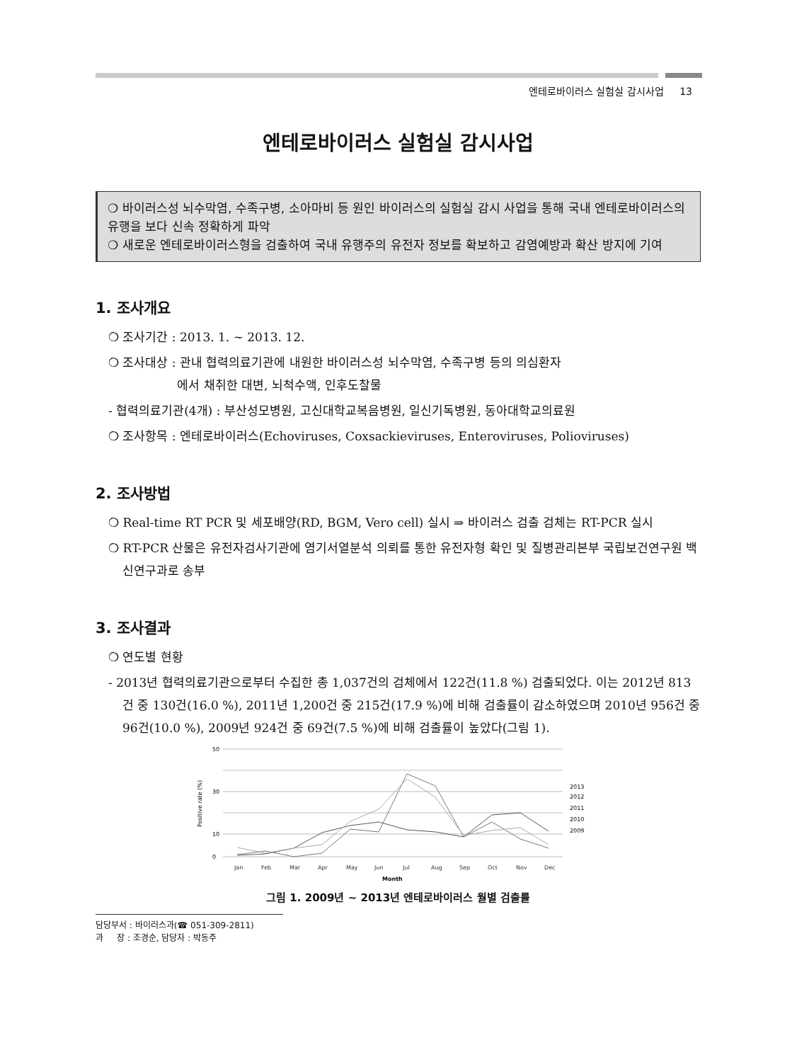엔테로바이러스 실험실 감시사업 13
엔테로바이러스 실험실 감시사업
❍ 바이러스성 뇌수막염, 수족구병, 소아마비 등 원인 바이러스의 실험실 감시 사업을 통해 국내 엔테로바이러스의 유행을 보다 신속 정확하게 파악
❍ 새로운 엔테로바이러스형을 검출하여 국내 유행주의 유전자 정보를 확보하고 감염예방과 확산 방지에 기여
1. 조사개요
❍ 조사기간 : 2013. 1. ~ 2013. 12.
❍ 조사대상 : 관내 협력의료기관에 내원한 바이러스성 뇌수막염, 수족구병 등의 의심환자
에서 채취한 대변, 뇌척수액, 인후도찰물
- 협력의료기관(4개) : 부산성모병원, 고신대학교복음병원, 일신기독병원, 동아대학교의료원
❍ 조사항목 : 엔테로바이러스(Echoviruses, Coxsackieviruses, Enteroviruses, Polioviruses)
2. 조사방법
❍ Real-time RT PCR 및 세포배양(RD, BGM, Vero cell) 실시 ⇒ 바이러스 검출 검체는 RT-PCR 실시
❍ RT-PCR 산물은 유전자검사기관에 염기서열분석 의뢰를 통한 유전자형 확인 및 질병관리본부 국립보건연구원 백신연구과로 송부
3. 조사결과
❍ 연도별 현황
- 2013년 협력의료기관으로부터 수집한 총 1,037건의 검체에서 122건(11.8 %) 검출되었다. 이는 2012년 813건 중 130건(16.0 %), 2011년 1,200건 중 215건(17.9 %)에 비해 검출률이 감소하였으며 2010년 956건 중 96건(10.0 %), 2009년 924건 중 69건(7.5 %)에 비해 검출률이 높았다(그림 1).
50
30
10
0
Positive rate (%)
Jan
Feb
Mar
Apr
May
Jun
Jul
Aug
Sep
Oct
Nov
Dec
Month
2013
2012
2011
2010
2009
그림 1. 2009년 ~ 2013년 엔테로바이러스 월별 검출률
담당부서 : 바이러스과(☎ 051-309-2811)
과 장 : 조경순, 담당자 : 박동주